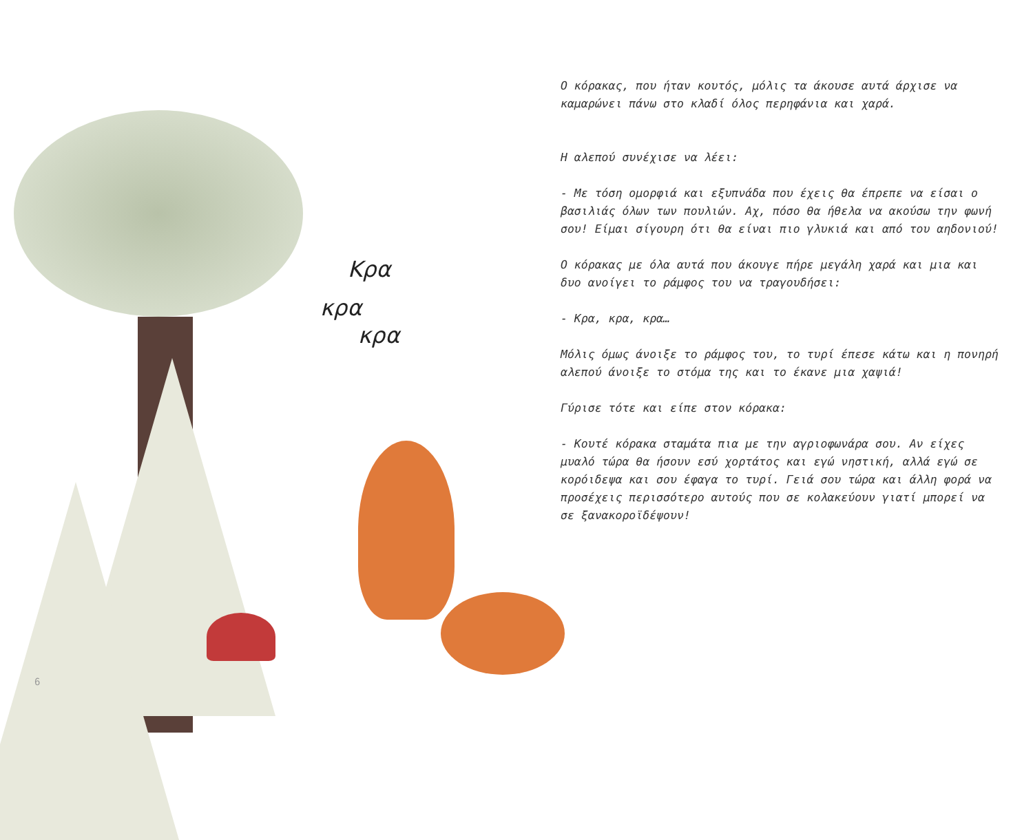Κρα
κρα
κρα
6
Ο κόρακας, που ήταν κουτός, μόλις τα άκουσε αυτά άρχισε να καμαρώνει πάνω στο κλαδί όλος περηφάνια και χαρά.
Η αλεπού συνέχισε να λέει:
- Με τόση ομορφιά και εξυπνάδα που έχεις θα έπρεπε να είσαι ο βασιλιάς όλων των πουλιών. Αχ, πόσο θα ήθελα να ακούσω την φωνή σου! Είμαι σίγουρη ότι θα είναι πιο γλυκιά και από του αηδονιού!
Ο κόρακας με όλα αυτά που άκουγε πήρε μεγάλη χαρά και μια και δυο ανοίγει το ράμφος του να τραγουδήσει:
- Κρα, κρα, κρα…
Μόλις όμως άνοιξε το ράμφος του, το τυρί έπεσε κάτω και η πονηρή αλεπού άνοιξε το στόμα της και το έκανε μια χαψιά!
Γύρισε τότε και είπε στον κόρακα:
- Κουτέ κόρακα σταμάτα πια με την αγριοφωνάρα σου. Αν είχες μυαλό τώρα θα ήσουν εσύ χορτάτος και εγώ νηστική, αλλά εγώ σε κορόιδεψα και σου έφαγα το τυρί. Γειά σου τώρα και άλλη φορά να προσέχεις περισσότερο αυτούς που σε κολακεύουν γιατί μπορεί να σε ξανακοροϊδέψουν!